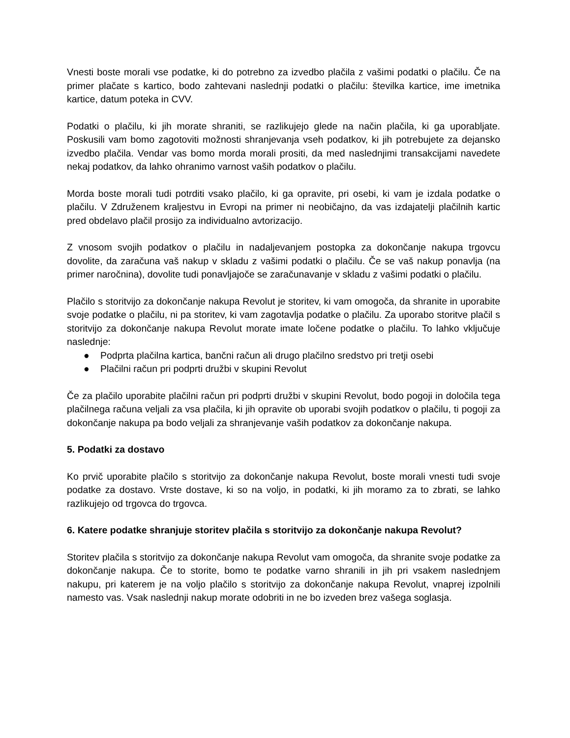Vnesti boste morali vse podatke, ki do potrebno za izvedbo plačila z vašimi podatki o plačilu. Če na primer plačate s kartico, bodo zahtevani naslednji podatki o plačilu: številka kartice, ime imetnika kartice, datum poteka in CVV.
Podatki o plačilu, ki jih morate shraniti, se razlikujejo glede na način plačila, ki ga uporabljate. Poskusili vam bomo zagotoviti možnosti shranjevanja vseh podatkov, ki jih potrebujete za dejansko izvedbo plačila. Vendar vas bomo morda morali prositi, da med naslednjimi transakcijami navedete nekaj podatkov, da lahko ohranimo varnost vaših podatkov o plačilu.
Morda boste morali tudi potrditi vsako plačilo, ki ga opravite, pri osebi, ki vam je izdala podatke o plačilu. V Združenem kraljestvu in Evropi na primer ni neobičajno, da vas izdajatelji plačilnih kartic pred obdelavo plačil prosijo za individualno avtorizacijo.
Z vnosom svojih podatkov o plačilu in nadaljevanjem postopka za dokončanje nakupa trgovcu dovolite, da zaračuna vaš nakup v skladu z vašimi podatki o plačilu. Če se vaš nakup ponavlja (na primer naročnina), dovolite tudi ponavljajoče se zaračunavanje v skladu z vašimi podatki o plačilu.
Plačilo s storitvijo za dokončanje nakupa Revolut je storitev, ki vam omogoča, da shranite in uporabite svoje podatke o plačilu, ni pa storitev, ki vam zagotavlja podatke o plačilu. Za uporabo storitve plačil s storitvijo za dokončanje nakupa Revolut morate imate ločene podatke o plačilu. To lahko vključuje naslednje:
● Podprta plačilna kartica, bančni račun ali drugo plačilno sredstvo pri tretji osebi
● Plačilni račun pri podprti družbi v skupini Revolut
Če za plačilo uporabite plačilni račun pri podprti družbi v skupini Revolut, bodo pogoji in določila tega plačilnega računa veljali za vsa plačila, ki jih opravite ob uporabi svojih podatkov o plačilu, ti pogoji za dokončanje nakupa pa bodo veljali za shranjevanje vaših podatkov za dokončanje nakupa.
5. Podatki za dostavo
Ko prvič uporabite plačilo s storitvijo za dokončanje nakupa Revolut, boste morali vnesti tudi svoje podatke za dostavo. Vrste dostave, ki so na voljo, in podatki, ki jih moramo za to zbrati, se lahko razlikujejo od trgovca do trgovca.
6. Katere podatke shranjuje storitev plačila s storitvijo za dokončanje nakupa Revolut?
Storitev plačila s storitvijo za dokončanje nakupa Revolut vam omogoča, da shranite svoje podatke za dokončanje nakupa. Če to storite, bomo te podatke varno shranili in jih pri vsakem naslednjem nakupu, pri katerem je na voljo plačilo s storitvijo za dokončanje nakupa Revolut, vnaprej izpolnili namesto vas. Vsak naslednji nakup morate odobriti in ne bo izveden brez vašega soglasja.